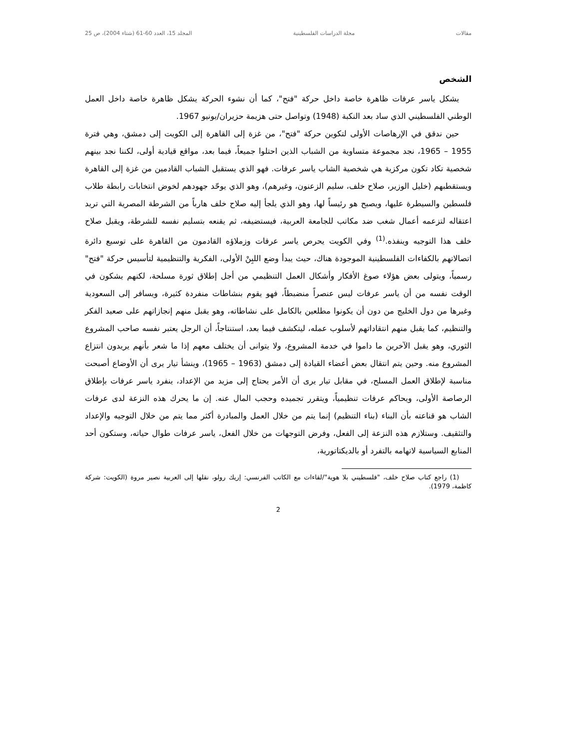مقالات مجلة الدراسات الفلسطينية المجلد 15، العدد 60-61 (شتاء 2004)، ص 25
الشخص
يشكل ياسر عرفات ظاهرة خاصة داخل حركة "فتح"، كما أن نشوء الحركة يشكل ظاهرة خاصة داخل العمل الوطني الفلسطيني الذي ساد بعد النكبة (1948) وتواصل حتى هزيمة حزيران/يونيو 1967.
حين ندقق في الإرهاصات الأولى لتكوين حركة "فتح"، من غزة إلى القاهرة إلى الكويت إلى دمشق، وهي فترة 1955 – 1965، نجد مجموعة متساوية من الشباب الذين احتلوا جميعاً، فيما بعد، مواقع قيادية أولى، لكننا نجد بينهم شخصية تكاد تكون مركزية هي شخصية الشاب ياسر عرفات. فهو الذي يستقبل الشباب القادمين من غزة إلى القاهرة ويستقطبهم (خليل الوزير، صلاح خلف، سليم الزعنون، وغيرهم)، وهو الذي يوحّد جهودهم لخوض انتخابات رابطة طلاب فلسطين والسيطرة عليها، ويصبح هو رئيساً لها، وهو الذي يلجأ إليه صلاح خلف هارباً من الشرطة المصرية التي تريد اعتقاله لتزعمه أعمال شغب ضد مكاتب للجامعة العربية، فيستضيفه، ثم يقنعه بتسليم نفسه للشرطة، ويقبل صلاح خلف هذا التوجيه وينفذه.<sup>(1)</sup> وفي الكويت يحرص ياسر عرفات وزملاؤه القادمون من القاهرة على توسيع دائرة اتصالاتهم بالكفاءات الفلسطينية الموجودة هناك، حيث يبدأ وضع اللبِنْ الأولى، الفكرية والتنظيمية لتأسيس حركة "فتح" رسمياً، ويتولى بعض هؤلاء صوغ الأفكار وأشكال العمل التنظيمي من أجل إطلاق ثورة مسلحة، لكنهم يشكون في الوقت نفسه من أن ياسر عرفات ليس عنصراً منضبطاً، فهو يقوم بنشاطات منفردة كثيرة، ويسافر إلى السعودية وغيرها من دول الخليج من دون أن يكونوا مطلعين بالكامل على نشاطاته، وهو يقبل منهم إنجازاتهم على صعيد الفكر والتنظيم، كما يقبل منهم انتقاداتهم لأسلوب عمله، ليتكشف فيما بعد، استنتاجاً، أن الرجل يعتبر نفسه صاحب المشروع الثوري، وهو يقبل الآخرين ما داموا في خدمة المشروع، ولا يتوانى أن يختلف معهم إذا ما شعر بأنهم يريدون انتزاع المشروع منه. وحين يتم انتقال بعض أعضاء القيادة إلى دمشق (1963 – 1965)، وينشأ تيار يرى أن الأوضاع أصبحت مناسبة لإطلاق العمل المسلح، في مقابل تيار يرى أن الأمر يحتاج إلى مزيد من الإعداد، ينفرد ياسر عرفات بإطلاق الرصاصة الأولى، ويحاكم عرفات تنظيمياً، ويتقرر تجميده وحجب المال عنه. إن ما يحرك هذه النزعة لدى عرفات الشاب هو قناعته بأن البناء (بناء التنظيم) إنما يتم من خلال العمل والمبادرة أكثر مما يتم من خلال التوجيه والإعداد والتثقيف. وستلازم هذه النزعة إلى الفعل، وفرض التوجهات من خلال الفعل، ياسر عرفات طوال حياته، وستكون أحد المنابع السياسية لاتهامه بالتفرد أو بالديكتاتورية،
(1) راجع كتاب صلاح خلف، "فلسطيني بلا هوية"/لقاءات مع الكاتب الفرنسي: إريك رولو، نقلها إلى العربية نصير مروة (الكويت: شركة كاظمة، 1979).
2